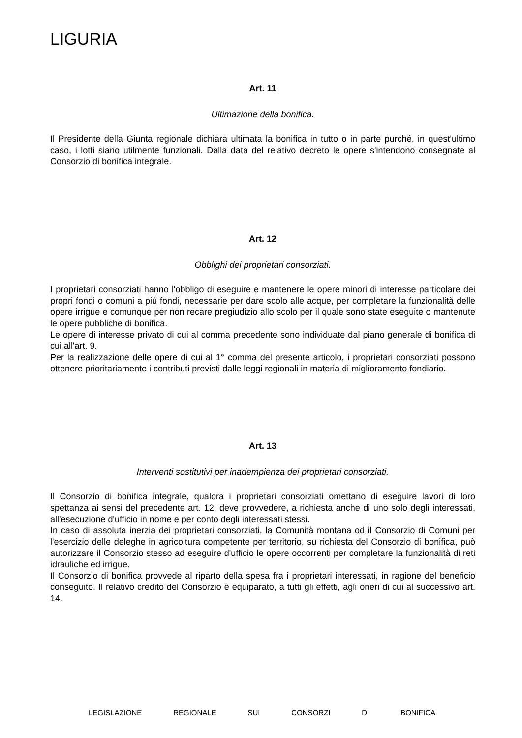LIGURIA
Art. 11
Ultimazione della bonifica.
Il Presidente della Giunta regionale dichiara ultimata la bonifica in tutto o in parte purché, in quest'ultimo caso, i lotti siano utilmente funzionali. Dalla data del relativo decreto le opere s'intendono consegnate al Consorzio di bonifica integrale.
Art. 12
Obblighi dei proprietari consorziati.
I proprietari consorziati hanno l'obbligo di eseguire e mantenere le opere minori di interesse particolare dei propri fondi o comuni a più fondi, necessarie per dare scolo alle acque, per completare la funzionalità delle opere irrigue e comunque per non recare pregiudizio allo scolo per il quale sono state eseguite o mantenute le opere pubbliche di bonifica.
Le opere di interesse privato di cui al comma precedente sono individuate dal piano generale di bonifica di cui all'art. 9.
Per la realizzazione delle opere di cui al 1° comma del presente articolo, i proprietari consorziati possono ottenere prioritariamente i contributi previsti dalle leggi regionali in materia di miglioramento fondiario.
Art. 13
Interventi sostitutivi per inadempienza dei proprietari consorziati.
Il Consorzio di bonifica integrale, qualora i proprietari consorziati omettano di eseguire lavori di loro spettanza ai sensi del precedente art. 12, deve provvedere, a richiesta anche di uno solo degli interessati, all'esecuzione d'ufficio in nome e per conto degli interessati stessi.
In caso di assoluta inerzia dei proprietari consorziati, la Comunità montana od il Consorzio di Comuni per l'esercizio delle deleghe in agricoltura competente per territorio, su richiesta del Consorzio di bonifica, può autorizzare il Consorzio stesso ad eseguire d'ufficio le opere occorrenti per completare la funzionalità di reti idrauliche ed irrigue.
Il Consorzio di bonifica provvede al riparto della spesa fra i proprietari interessati, in ragione del beneficio conseguito. Il relativo credito del Consorzio è equiparato, a tutti gli effetti, agli oneri di cui al successivo art. 14.
LEGISLAZIONE REGIONALE SUI CONSORZI DI BONIFICA